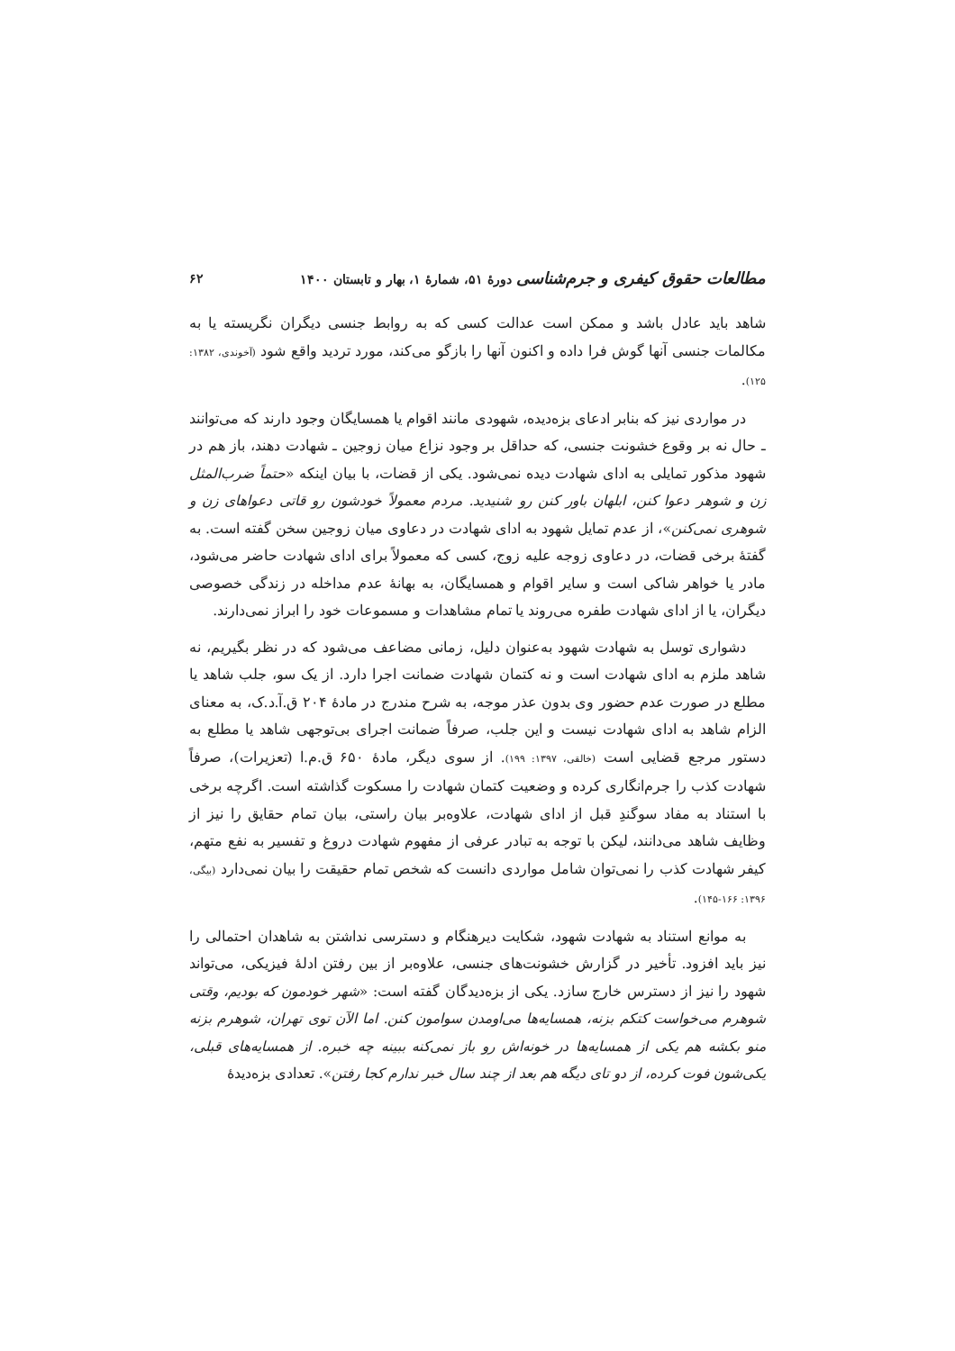مطالعات حقوق کیفری و جرم‌شناسی دورهٔ ۵۱، شمارهٔ ۱، بهار و تابستان ۱۴۰۰ ۶۲
شاهد باید عادل باشد و ممکن است عدالت کسی که به روابط جنسی دیگران نگریسته یا به مکالمات جنسی آنها گوش فرا داده و اکنون آنها را بازگو می‌کند، مورد تردید واقع شود (آخوندی، ۱۳۸۲: ۱۲۵).
در مواردی نیز که بنابر ادعای بزه‌دیده، شهودی مانند اقوام یا همسایگان وجود دارند که می‌توانند ـ حال نه بر وقوع خشونت جنسی، که حداقل بر وجود نزاع میان زوجین ـ شهادت دهند، باز هم در شهود مذکور تمایلی به ادای شهادت دیده نمی‌شود. یکی از قضات، با بیان اینکه «حتماً ضرب‌المثل زن و شوهر دعوا کنن، ابلهان باور کنن رو شنیدید. مردم معمولاً خودشون رو قاتی دعواهای زن و شوهری نمی‌کنن»، از عدم تمایل شهود به ادای شهادت در دعاوی میان زوجین سخن گفته است. به گفتهٔ برخی قضات، در دعاوی زوجه علیه زوج، کسی که معمولاً برای ادای شهادت حاضر می‌شود، مادر یا خواهر شاکی است و سایر اقوام و همسایگان، به بهانهٔ عدم مداخله در زندگی خصوصی دیگران، یا از ادای شهادت طفره می‌روند یا تمام مشاهدات و مسموعات خود را ابراز نمی‌دارند.
دشواری توسل به شهادت شهود به‌عنوان دلیل، زمانی مضاعف می‌شود که در نظر بگیریم، نه شاهد ملزم به ادای شهادت است و نه کتمان شهادت ضمانت اجرا دارد. از یک سو، جلب شاهد یا مطلع در صورت عدم حضور وی بدون عذر موجه، به شرح مندرج در مادهٔ ۲۰۴ ق.آ.د.ک، به معنای الزام شاهد به ادای شهادت نیست و این جلب، صرفاً ضمانت اجرای بی‌توجهی شاهد یا مطلع به دستور مرجع قضایی است (خالقی، ۱۳۹۷: ۱۹۹). از سوی دیگر، مادهٔ ۶۵۰ ق.م.ا (تعزیرات)، صرفاً شهادت کذب را جرم‌انگاری کرده و وضعیت کتمان شهادت را مسکوت گذاشته است. اگرچه برخی با استناد به مفاد سوگندِ قبل از ادای شهادت، علاوه‌بر بیان راستی، بیان تمام حقایق را نیز از وظایف شاهد می‌دانند، لیکن با توجه به تبادر عرفی از مفهوم شهادت دروغ و تفسیر به نفع متهم، کیفر شهادت کذب را نمی‌توان شامل مواردی دانست که شخص تمام حقیقت را بیان نمی‌دارد (بیگی، ۱۳۹۶: ۱۶۶-۱۴۵).
به موانع استناد به شهادت شهود، شکایت دیرهنگام و دسترسی نداشتن به شاهدان احتمالی را نیز باید افزود. تأخیر در گزارش خشونت‌های جنسی، علاوه‌بر از بین رفتن ادلهٔ فیزیکی، می‌تواند شهود را نیز از دسترس خارج سازد. یکی از بزه‌دیدگان گفته است: «شهر خودمون که بودیم، وقتی شوهرم می‌خواست کتکم بزنه، همسایه‌ها می‌اومدن سوامون کنن. اما الآن توی تهران، شوهرم بزنه منو بکشه هم یکی از همسایه‌ها در خونه‌اش رو باز نمی‌کنه ببینه چه خبره. از همسایه‌های قبلی، یکی‌شون فوت کرده، از دو تای دیگه هم بعد از چند سال خبر ندارم کجا رفتن». تعدادی بزه‌دیدهٔ